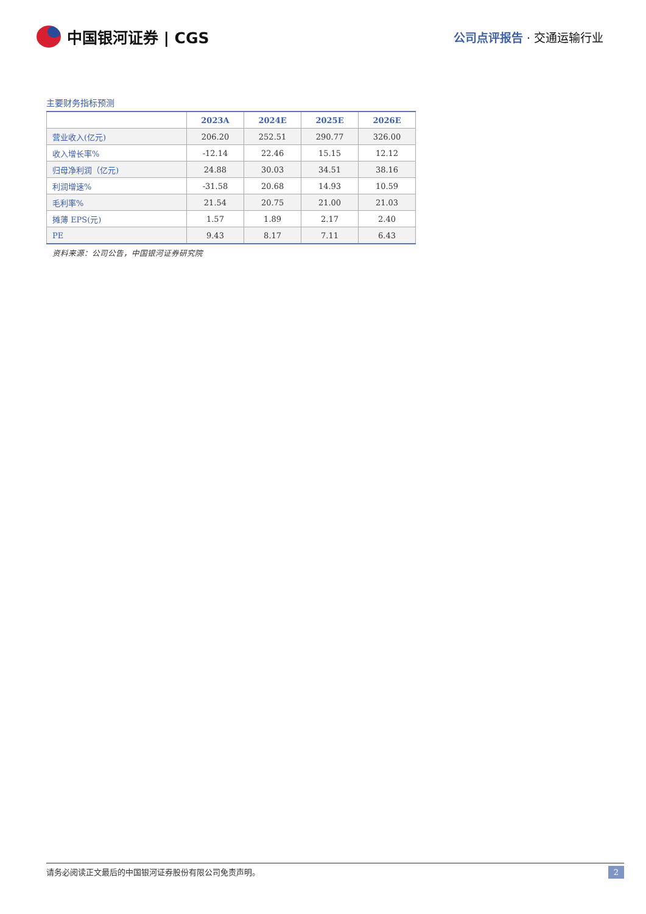中国银河证券 | CGS
公司点评报告 · 交通运输行业
主要财务指标预测
| | 2023A | 2024E | 2025E | 2026E |
| --- | --- | --- | --- | --- |
| 营业收入(亿元) | 206.20 | 252.51 | 290.77 | 326.00 |
| 收入增长率% | -12.14 | 22.46 | 15.15 | 12.12 |
| 归母净利润（亿元) | 24.88 | 30.03 | 34.51 | 38.16 |
| 利润增速% | -31.58 | 20.68 | 14.93 | 10.59 |
| 毛利率% | 21.54 | 20.75 | 21.00 | 21.03 |
| 摊薄 EPS(元) | 1.57 | 1.89 | 2.17 | 2.40 |
| PE | 9.43 | 8.17 | 7.11 | 6.43 |
资料来源：公司公告，中国银河证券研究院
请务必阅读正文最后的中国银河证券股份有限公司免责声明。 2